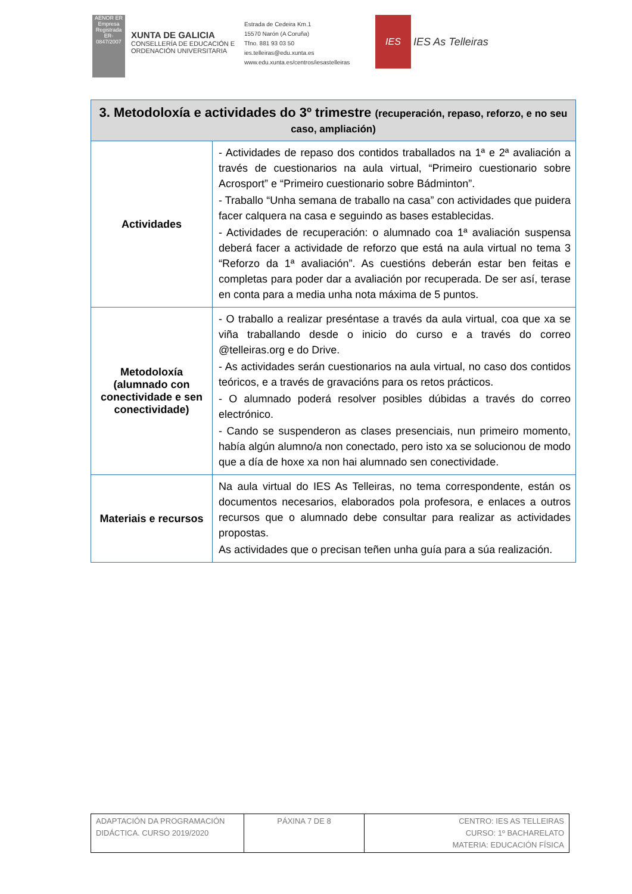AENOR ER
Empresa Registrada
ER-0847/2007
XUNTA DE GALICIA
CONSELLERÍA DE EDUCACIÓN E ORDENACIÓN UNIVERSITARIA
Estrada de Cedeira Km.1
15570 Narón (A Coruña)
Tfno. 881 93 03 50
ies.telleiras@edu.xunta.es
www.edu.xunta.es/centros/iesastelleiras
IES
IES As Telleiras
| 3. Metodoloxía e actividades do 3º trimestre (recuperación, repaso, reforzo, e no seu caso, ampliación) | |
| --- | --- |
| Actividades | - Actividades de repaso dos contidos traballados na 1ª e 2ª avaliación a través de cuestionarios na aula virtual, “Primeiro cuestionario sobre Acrosport” e “Primeiro cuestionario sobre Bádminton”. - Traballo “Unha semana de traballo na casa” con actividades que puidera facer calquera na casa e seguindo as bases establecidas. - Actividades de recuperación: o alumnado coa 1ª avaliación suspensa deberá facer a actividade de reforzo que está na aula virtual no tema 3 “Reforzo da 1ª avaliación”. As cuestións deberán estar ben feitas e completas para poder dar a avaliación por recuperada. De ser así, terase en conta para a media unha nota máxima de 5 puntos. |
| Metodoloxía (alumnado con conectividade e sen conectividade) | - O traballo a realizar preséntase a través da aula virtual, coa que xa se viña traballando desde o inicio do curso e a través do correo @telleiras.org e do Drive. - As actividades serán cuestionarios na aula virtual, no caso dos contidos teóricos, e a través de gravacións para os retos prácticos. - O alumnado poderá resolver posibles dúbidas a través do correo electrónico. - Cando se suspenderon as clases presenciais, nun primeiro momento, había algún alumno/a non conectado, pero isto xa se solucionou de modo que a día de hoxe xa non hai alumnado sen conectividade. |
| Materiais e recursos | Na aula virtual do IES As Telleiras, no tema correspondente, están os documentos necesarios, elaborados pola profesora, e enlaces a outros recursos que o alumnado debe consultar para realizar as actividades propostas. As actividades que o precisan teñen unha guía para a súa realización. |
| ADAPTACIÓN DA PROGRAMACIÓN DIDÁCTICA. CURSO 2019/2020 | PÁXINA 7 DE 8 | CENTRO: IES AS TELLEIRAS CURSO: 1º BACHARELATO MATERIA: EDUCACIÓN FÍSICA |